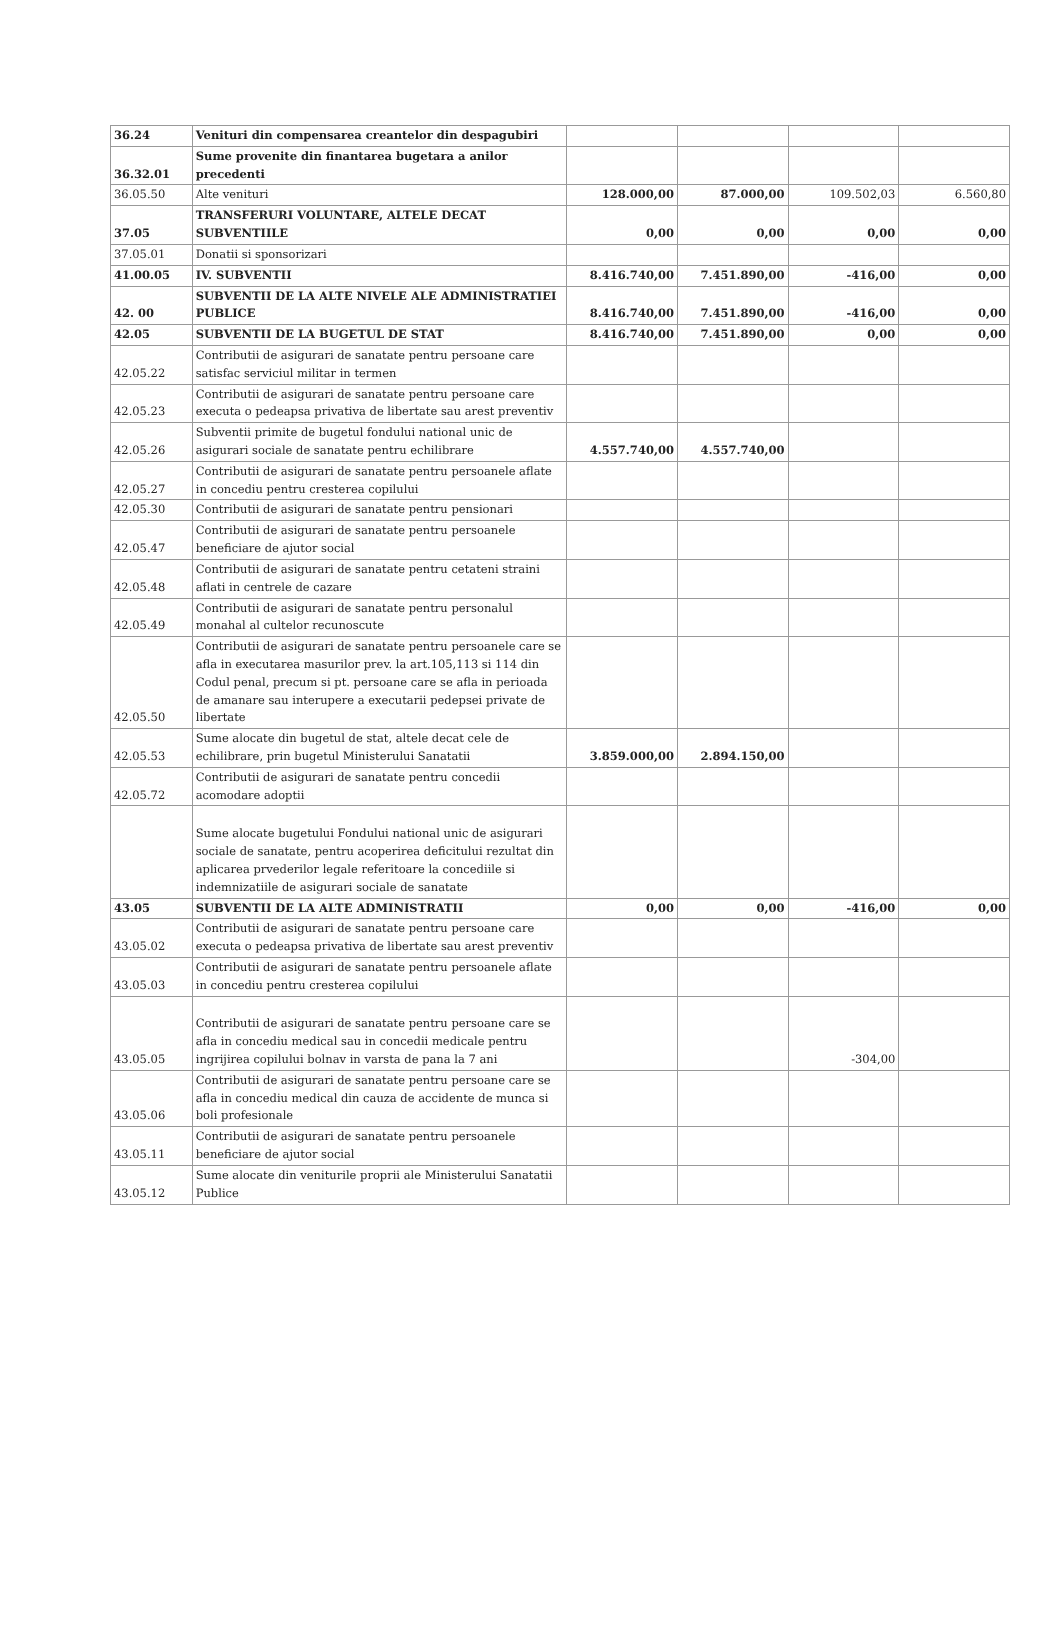| 36.24 | Venituri din compensarea creantelor din despagubiri | | | | |
| 36.32.01 | Sume provenite din finantarea bugetara a anilor precedenti | | | | |
| 36.05.50 | Alte venituri | 128.000,00 | 87.000,00 | 109.502,03 | 6.560,80 |
| 37.05 | TRANSFERURI VOLUNTARE, ALTELE DECAT SUBVENTIILE | 0,00 | 0,00 | 0,00 | 0,00 |
| 37.05.01 | Donatii si sponsorizari | | | | |
| 41.00.05 | IV. SUBVENTII | 8.416.740,00 | 7.451.890,00 | -416,00 | 0,00 |
| 42. 00 | SUBVENTII DE LA ALTE NIVELE ALE ADMINISTRATIEI PUBLICE | 8.416.740,00 | 7.451.890,00 | -416,00 | 0,00 |
| 42.05 | SUBVENTII DE LA BUGETUL DE STAT | 8.416.740,00 | 7.451.890,00 | 0,00 | 0,00 |
| 42.05.22 | Contributii de asigurari de sanatate pentru persoane care satisfac serviciul militar in termen | | | | |
| 42.05.23 | Contributii de asigurari de sanatate pentru persoane care executa o pedeapsa privativa de libertate sau arest preventiv | | | | |
| 42.05.26 | Subventii primite de bugetul fondului national unic de asigurari sociale de sanatate pentru echilibrare | 4.557.740,00 | 4.557.740,00 | | |
| 42.05.27 | Contributii de asigurari de sanatate pentru persoanele aflate in concediu pentru cresterea copilului | | | | |
| 42.05.30 | Contributii de asigurari de sanatate pentru pensionari | | | | |
| 42.05.47 | Contributii de asigurari de sanatate pentru persoanele beneficiare de ajutor social | | | | |
| 42.05.48 | Contributii de asigurari de sanatate pentru cetateni straini aflati in centrele de cazare | | | | |
| 42.05.49 | Contributii de asigurari de sanatate pentru personalul monahal al cultelor recunoscute | | | | |
| 42.05.50 | Contributii de asigurari de sanatate pentru persoanele care se afla in executarea masurilor prev. la art.105,113 si 114 din Codul penal, precum si pt. persoane care se afla in perioada de amanare sau interupere a executarii pedepsei private de libertate | | | | |
| 42.05.53 | Sume alocate din bugetul de stat, altele decat cele de echilibrare, prin bugetul Ministerului Sanatatii | 3.859.000,00 | 2.894.150,00 | | |
| 42.05.72 | Contributii de asigurari de sanatate pentru concedii acomodare adoptii | | | | |
| | Sume alocate bugetului Fondului national unic de asigurari sociale de sanatate, pentru acoperirea deficitului rezultat din aplicarea prvederilor legale referitoare la concediile si indemnizatiile de asigurari sociale de sanatate | | | | |
| 43.05 | SUBVENTII DE LA ALTE ADMINISTRATII | 0,00 | 0,00 | -416,00 | 0,00 |
| 43.05.02 | Contributii de asigurari de sanatate pentru persoane care executa o pedeapsa privativa de libertate sau arest preventiv | | | | |
| 43.05.03 | Contributii de asigurari de sanatate pentru persoanele aflate in concediu pentru cresterea copilului | | | | |
| 43.05.05 | Contributii de asigurari de sanatate pentru persoane care se afla in concediu medical sau in concedii medicale pentru ingrijirea copilului bolnav in varsta de pana la 7 ani | | | -304,00 | |
| 43.05.06 | Contributii de asigurari de sanatate pentru persoane care se afla in concediu medical din cauza de accidente de munca si boli profesionale | | | | |
| 43.05.11 | Contributii de asigurari de sanatate pentru persoanele beneficiare de ajutor social | | | | |
| 43.05.12 | Sume alocate din veniturile proprii ale Ministerului Sanatatii Publice | | | | |